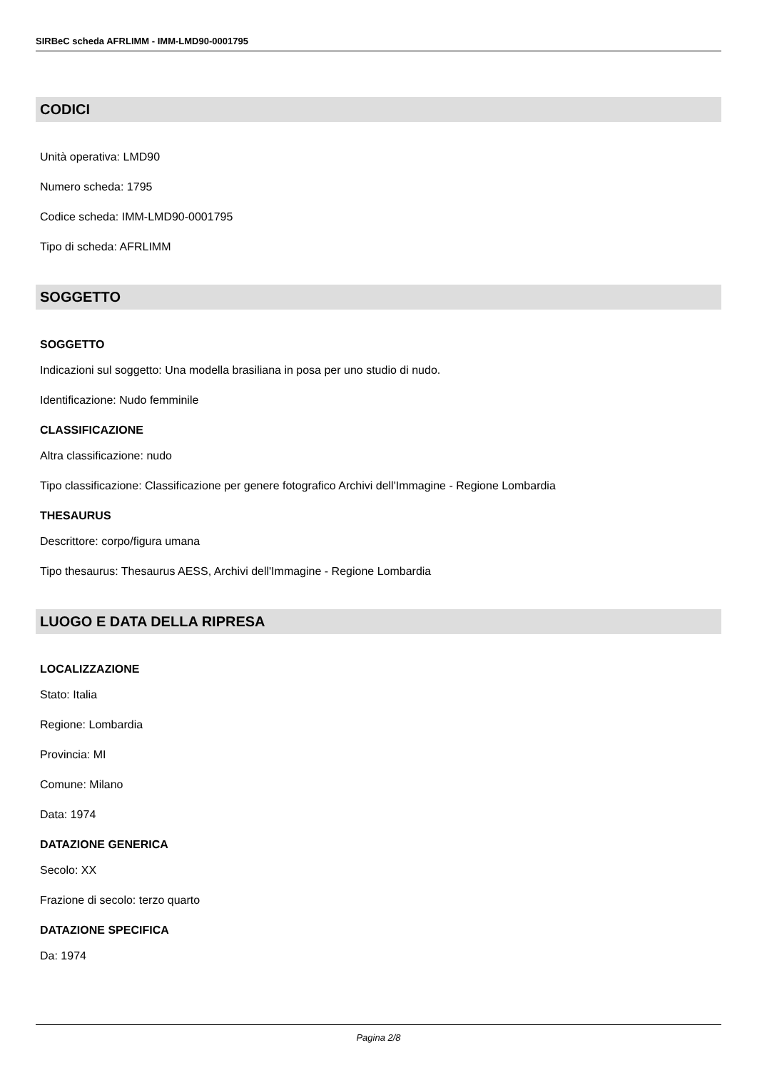SIRBeC scheda AFRLIMM - IMM-LMD90-0001795
CODICI
Unità operativa: LMD90
Numero scheda: 1795
Codice scheda: IMM-LMD90-0001795
Tipo di scheda: AFRLIMM
SOGGETTO
SOGGETTO
Indicazioni sul soggetto: Una modella brasiliana in posa per uno studio di nudo.
Identificazione: Nudo femminile
CLASSIFICAZIONE
Altra classificazione: nudo
Tipo classificazione: Classificazione per genere fotografico Archivi dell'Immagine - Regione Lombardia
THESAURUS
Descrittore: corpo/figura umana
Tipo thesaurus: Thesaurus AESS, Archivi dell'Immagine - Regione Lombardia
LUOGO E DATA DELLA RIPRESA
LOCALIZZAZIONE
Stato: Italia
Regione: Lombardia
Provincia: MI
Comune: Milano
Data: 1974
DATAZIONE GENERICA
Secolo: XX
Frazione di secolo: terzo quarto
DATAZIONE SPECIFICA
Da: 1974
Pagina 2/8